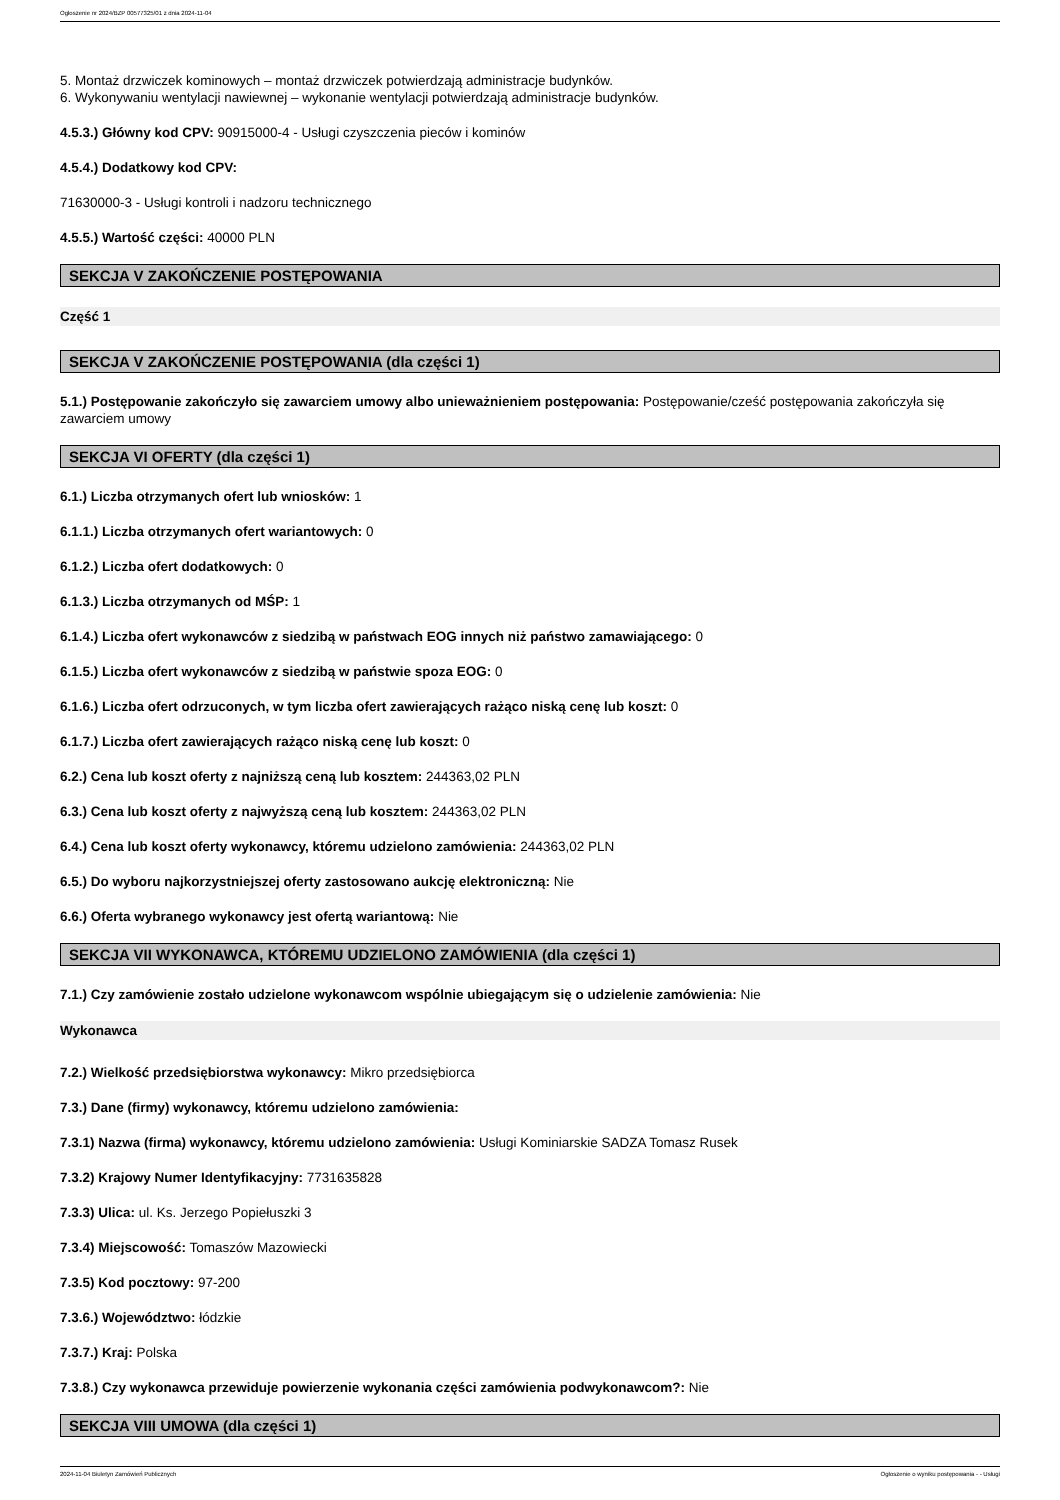Ogłoszenie nr 2024/BZP 00577325/01 z dnia 2024-11-04
5. Montaż drzwiczek kominowych – montaż drzwiczek potwierdzają administracje budynków.
6. Wykonywaniu wentylacji nawiewnej – wykonanie wentylacji potwierdzają administracje budynków.
4.5.3.) Główny kod CPV: 90915000-4 - Usługi czyszczenia pieców i kominów
4.5.4.) Dodatkowy kod CPV:
71630000-3 - Usługi kontroli i nadzoru technicznego
4.5.5.) Wartość części: 40000 PLN
SEKCJA V ZAKOŃCZENIE POSTĘPOWANIA
Część 1
SEKCJA V ZAKOŃCZENIE POSTĘPOWANIA (dla części 1)
5.1.) Postępowanie zakończyło się zawarciem umowy albo unieważnieniem postępowania: Postępowanie/cześć postępowania zakończyła się zawarciem umowy
SEKCJA VI OFERTY (dla części 1)
6.1.) Liczba otrzymanych ofert lub wniosków: 1
6.1.1.) Liczba otrzymanych ofert wariantowych: 0
6.1.2.) Liczba ofert dodatkowych: 0
6.1.3.) Liczba otrzymanych od MŚP: 1
6.1.4.) Liczba ofert wykonawców z siedzibą w państwach EOG innych niż państwo zamawiającego: 0
6.1.5.) Liczba ofert wykonawców z siedzibą w państwie spoza EOG: 0
6.1.6.) Liczba ofert odrzuconych, w tym liczba ofert zawierających rażąco niską cenę lub koszt: 0
6.1.7.) Liczba ofert zawierających rażąco niską cenę lub koszt: 0
6.2.) Cena lub koszt oferty z najniższą ceną lub kosztem: 244363,02 PLN
6.3.) Cena lub koszt oferty z najwyższą ceną lub kosztem: 244363,02 PLN
6.4.) Cena lub koszt oferty wykonawcy, któremu udzielono zamówienia: 244363,02 PLN
6.5.) Do wyboru najkorzystniejszej oferty zastosowano aukcję elektroniczną: Nie
6.6.) Oferta wybranego wykonawcy jest ofertą wariantową: Nie
SEKCJA VII WYKONAWCA, KTÓREMU UDZIELONO ZAMÓWIENIA (dla części 1)
7.1.) Czy zamówienie zostało udzielone wykonawcom wspólnie ubiegającym się o udzielenie zamówienia: Nie
Wykonawca
7.2.) Wielkość przedsiębiorstwa wykonawcy: Mikro przedsiębiorca
7.3.) Dane (firmy) wykonawcy, któremu udzielono zamówienia:
7.3.1) Nazwa (firma) wykonawcy, któremu udzielono zamówienia: Usługi Kominiarskie SADZA Tomasz Rusek
7.3.2) Krajowy Numer Identyfikacyjny: 7731635828
7.3.3) Ulica: ul. Ks. Jerzego Popiełuszki 3
7.3.4) Miejscowość: Tomaszów Mazowiecki
7.3.5) Kod pocztowy: 97-200
7.3.6.) Województwo: łódzkie
7.3.7.) Kraj: Polska
7.3.8.) Czy wykonawca przewiduje powierzenie wykonania części zamówienia podwykonawcom?: Nie
SEKCJA VIII UMOWA (dla części 1)
2024-11-04 Biuletyn Zamówień Publicznych Ogłoszenie o wyniku postępowania - - Usługi